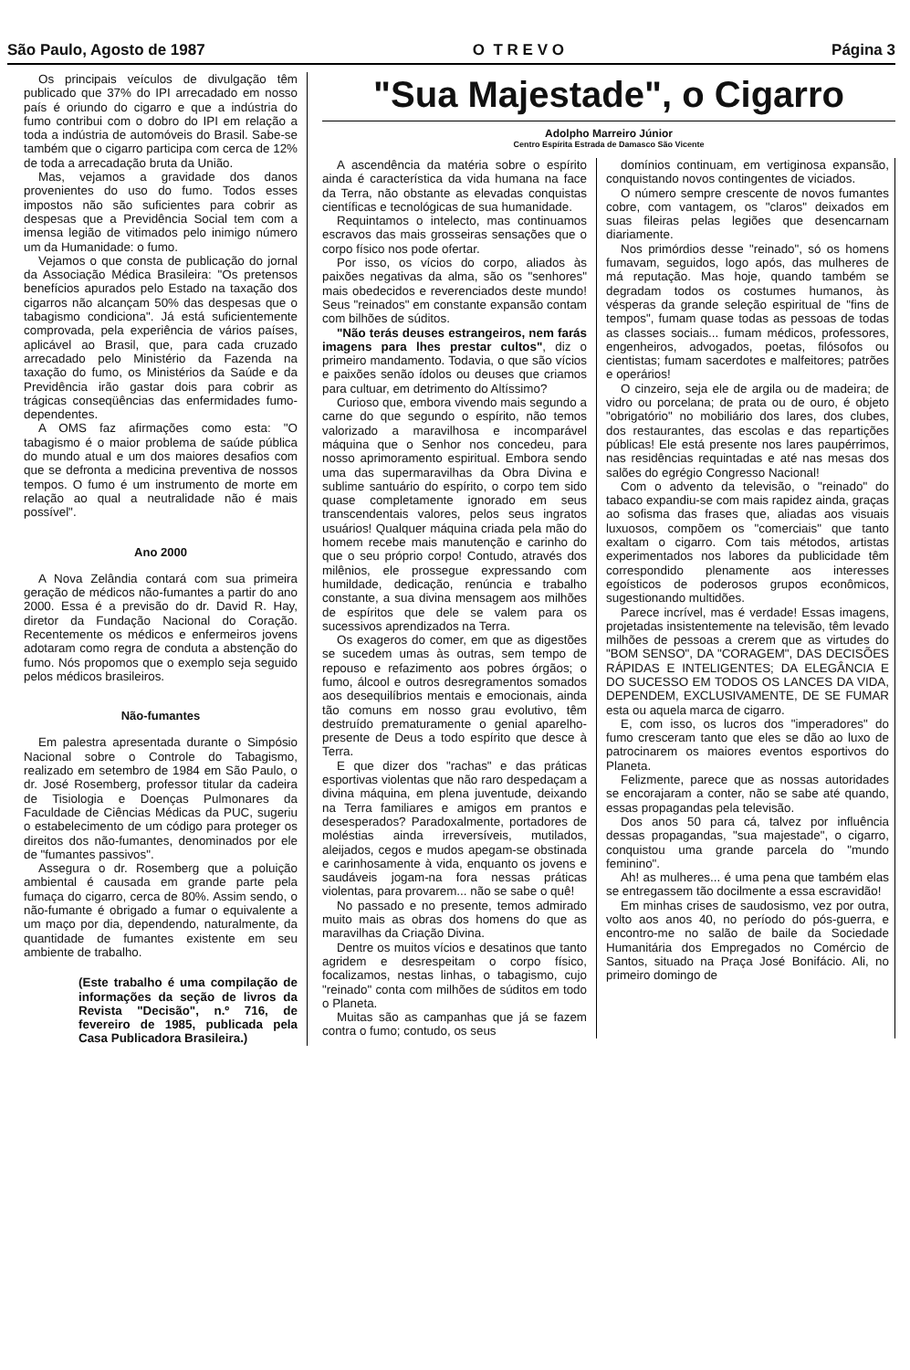São Paulo, Agosto de 1987 O T R E V O Página 3
Os principais veículos de divulgação têm publicado que 37% do IPI arrecadado em nosso país é oriundo do cigarro e que a indústria do fumo contribui com o dobro do IPI em relação a toda a indústria de automóveis do Brasil. Sabe-se também que o cigarro participa com cerca de 12% de toda a arrecadação bruta da União.
Mas, vejamos a gravidade dos danos provenientes do uso do fumo. Todos esses impostos não são suficientes para cobrir as despesas que a Previdência Social tem com a imensa legião de vitimados pelo inimigo número um da Humanidade: o fumo.
Vejamos o que consta de publicação do jornal da Associação Médica Brasileira: "Os pretensos benefícios apurados pelo Estado na taxação dos cigarros não alcançam 50% das despesas que o tabagismo condiciona". Já está suficientemente comprovada, pela experiência de vários países, aplicável ao Brasil, que, para cada cruzado arrecadado pelo Ministério da Fazenda na taxação do fumo, os Ministérios da Saúde e da Previdência irão gastar dois para cobrir as trágicas conseqüências das enfermidades fumo-dependentes.
A OMS faz afirmações como esta: "O tabagismo é o maior problema de saúde pública do mundo atual e um dos maiores desafios com que se defronta a medicina preventiva de nossos tempos. O fumo é um instrumento de morte em relação ao qual a neutralidade não é mais possível".
Ano 2000
A Nova Zelândia contará com sua primeira geração de médicos não-fumantes a partir do ano 2000. Essa é a previsão do dr. David R. Hay, diretor da Fundação Nacional do Coração. Recentemente os médicos e enfermeiros jovens adotaram como regra de conduta a abstenção do fumo. Nós propomos que o exemplo seja seguido pelos médicos brasileiros.
Não-fumantes
Em palestra apresentada durante o Simpósio Nacional sobre o Controle do Tabagismo, realizado em setembro de 1984 em São Paulo, o dr. José Rosemberg, professor titular da cadeira de Tisiologia e Doenças Pulmonares da Faculdade de Ciências Médicas da PUC, sugeriu o estabelecimento de um código para proteger os direitos dos não-fumantes, denominados por ele de "fumantes passivos".
Assegura o dr. Rosemberg que a poluição ambiental é causada em grande parte pela fumaça do cigarro, cerca de 80%. Assim sendo, o não-fumante é obrigado a fumar o equivalente a um maço por dia, dependendo, naturalmente, da quantidade de fumantes existente em seu ambiente de trabalho.
(Este trabalho é uma compilação de informações da seção de livros da Revista "Decisão", n.º 716, de fevereiro de 1985, publicada pela Casa Publicadora Brasileira.)
"Sua Majestade", o Cigarro
Adolpho Marreiro Júnior
Centro Espírita Estrada de Damasco São Vicente
A ascendência da matéria sobre o espírito ainda é característica da vida humana na face da Terra, não obstante as elevadas conquistas científicas e tecnológicas de sua humanidade.
Requintamos o intelecto, mas continuamos escravos das mais grosseiras sensações que o corpo físico nos pode ofertar.
Por isso, os vícios do corpo, aliados às paixões negativas da alma, são os "senhores" mais obedecidos e reverenciados deste mundo! Seus "reinados" em constante expansão contam com bilhões de súditos.
"Não terás deuses estrangeiros, nem farás imagens para lhes prestar cultos", diz o primeiro mandamento. Todavia, o que são vícios e paixões senão ídolos ou deuses que criamos para cultuar, em detrimento do Altíssimo?
Curioso que, embora vivendo mais segundo a carne do que segundo o espírito, não temos valorizado a maravilhosa e incomparável máquina que o Senhor nos concedeu, para nosso aprimoramento espiritual. Embora sendo uma das supermaravilhas da Obra Divina e sublime santuário do espírito, o corpo tem sido quase completamente ignorado em seus transcendentais valores, pelos seus ingratos usuários! Qualquer máquina criada pela mão do homem recebe mais manutenção e carinho do que o seu próprio corpo! Contudo, através dos milênios, ele prossegue expressando com humildade, dedicação, renúncia e trabalho constante, a sua divina mensagem aos milhões de espíritos que dele se valem para os sucessivos aprendizados na Terra.
Os exageros do comer, em que as digestões se sucedem umas às outras, sem tempo de repouso e refazimento aos pobres órgãos; o fumo, álcool e outros desregramentos somados aos desequilíbrios mentais e emocionais, ainda tão comuns em nosso grau evolutivo, têm destruído prematuramente o genial aparelho-presente de Deus a todo espírito que desce à Terra.
E que dizer dos "rachas" e das práticas esportivas violentas que não raro despedaçam a divina máquina, em plena juventude, deixando na Terra familiares e amigos em prantos e desesperados? Paradoxalmente, portadores de moléstias ainda irreversíveis, mutilados, aleijados, cegos e mudos apegam-se obstinada e carinhosamente à vida, enquanto os jovens e saudáveis jogam-na fora nessas práticas violentas, para provarem... não se sabe o quê!
No passado e no presente, temos admirado muito mais as obras dos homens do que as maravilhas da Criação Divina.
Dentre os muitos vícios e desatinos que tanto agridem e desrespeitam o corpo físico, focalizamos, nestas linhas, o tabagismo, cujo "reinado" conta com milhões de súditos em todo o Planeta.
Muitas são as campanhas que já se fazem contra o fumo; contudo, os seus
domínios continuam, em vertiginosa expansão, conquistando novos contingentes de viciados.
O número sempre crescente de novos fumantes cobre, com vantagem, os "claros" deixados em suas fileiras pelas legiões que desencarnam diariamente.
Nos primórdios desse "reinado", só os homens fumavam, seguidos, logo após, das mulheres de má reputação. Mas hoje, quando também se degradam todos os costumes humanos, às vésperas da grande seleção espiritual de "fins de tempos", fumam quase todas as pessoas de todas as classes sociais... fumam médicos, professores, engenheiros, advogados, poetas, filósofos ou cientistas; fumam sacerdotes e malfeitores; patrões e operários!
O cinzeiro, seja ele de argila ou de madeira; de vidro ou porcelana; de prata ou de ouro, é objeto "obrigatório" no mobiliário dos lares, dos clubes, dos restaurantes, das escolas e das repartições públicas! Ele está presente nos lares paupérrimos, nas residências requintadas e até nas mesas dos salões do egrégio Congresso Nacional!
Com o advento da televisão, o "reinado" do tabaco expandiu-se com mais rapidez ainda, graças ao sofisma das frases que, aliadas aos visuais luxuosos, compõem os "comerciais" que tanto exaltam o cigarro. Com tais métodos, artistas experimentados nos labores da publicidade têm correspondido plenamente aos interesses egoísticos de poderosos grupos econômicos, sugestionando multidões.
Parece incrível, mas é verdade! Essas imagens, projetadas insistentemente na televisão, têm levado milhões de pessoas a crerem que as virtudes do "BOM SENSO", DA "CORAGEM", DAS DECISÕES RÁPIDAS E INTELIGENTES; DA ELEGÂNCIA E DO SUCESSO EM TODOS OS LANCES DA VIDA, DEPENDEM, EXCLUSIVAMENTE, DE SE FUMAR esta ou aquela marca de cigarro.
E, com isso, os lucros dos "imperadores" do fumo cresceram tanto que eles se dão ao luxo de patrocinarem os maiores eventos esportivos do Planeta.
Felizmente, parece que as nossas autoridades se encorajaram a conter, não se sabe até quando, essas propagandas pela televisão.
Dos anos 50 para cá, talvez por influência dessas propagandas, "sua majestade", o cigarro, conquistou uma grande parcela do "mundo feminino".
Ah! as mulheres... é uma pena que também elas se entregassem tão docilmente a essa escravidão!
Em minhas crises de saudosismo, vez por outra, volto aos anos 40, no período do pós-guerra, e encontro-me no salão de baile da Sociedade Humanitária dos Empregados no Comércio de Santos, situado na Praça José Bonifácio. Ali, no primeiro domingo de